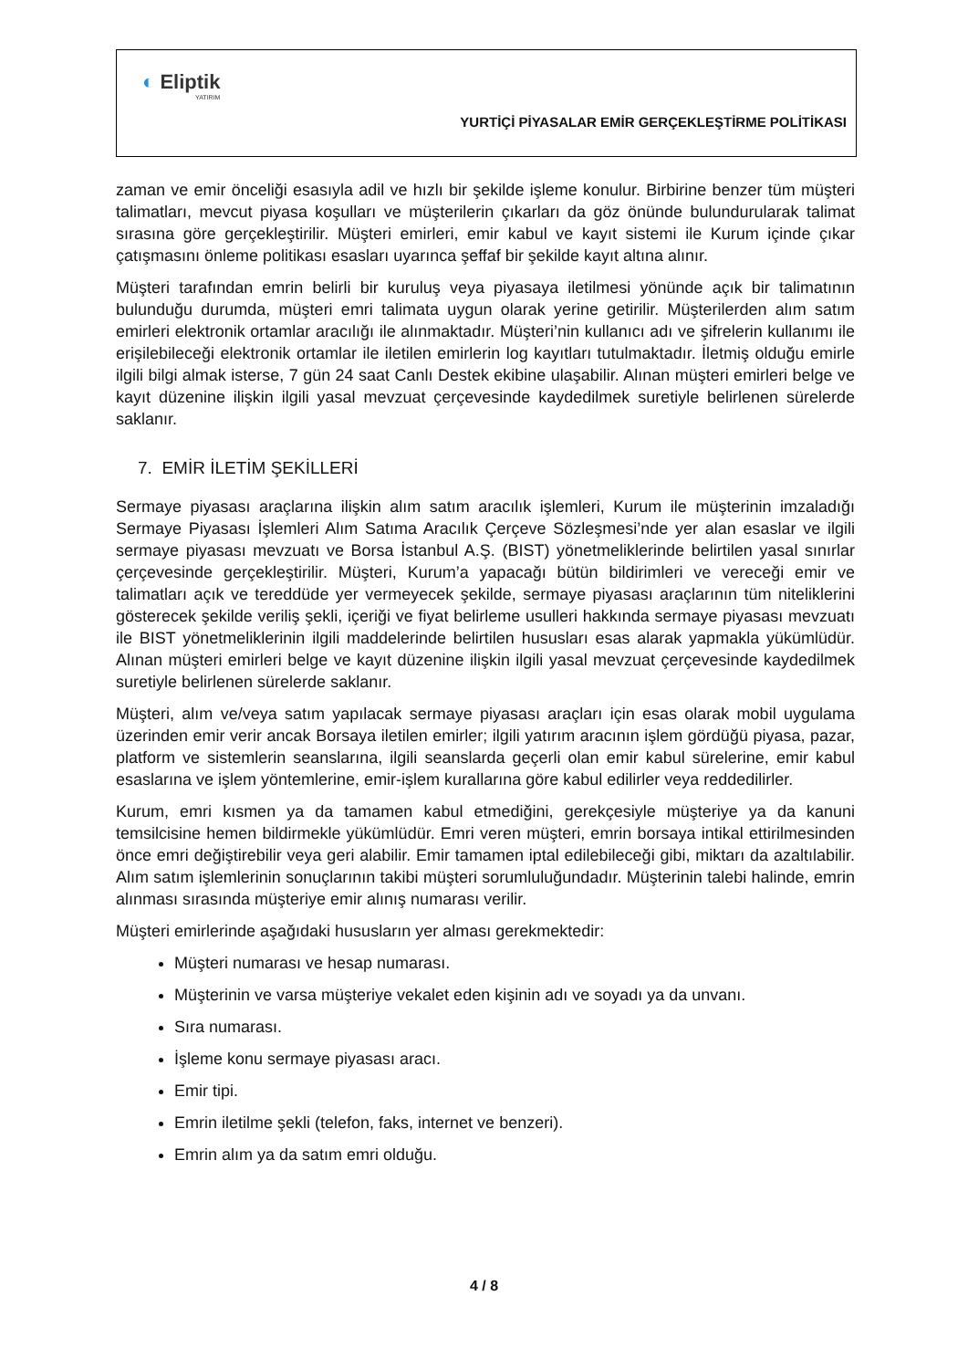◐ Eliptik
YATIRIM
YURTİÇİ PİYASALAR EMİR GERÇEKLEŞTİRME POLİTİKASI
zaman ve emir önceliği esasıyla adil ve hızlı bir şekilde işleme konulur. Birbirine benzer tüm müşteri talimatları, mevcut piyasa koşulları ve müşterilerin çıkarları da göz önünde bulundurularak talimat sırasına göre gerçekleştirilir. Müşteri emirleri, emir kabul ve kayıt sistemi ile Kurum içinde çıkar çatışmasını önleme politikası esasları uyarınca şeffaf bir şekilde kayıt altına alınır.
Müşteri tarafından emrin belirli bir kuruluş veya piyasaya iletilmesi yönünde açık bir talimatının bulunduğu durumda, müşteri emri talimata uygun olarak yerine getirilir. Müşterilerden alım satım emirleri elektronik ortamlar aracılığı ile alınmaktadır. Müşteri’nin kullanıcı adı ve şifrelerin kullanımı ile erişilebileceği elektronik ortamlar ile iletilen emirlerin log kayıtları tutulmaktadır. İletmiş olduğu emirle ilgili bilgi almak isterse, 7 gün 24 saat Canlı Destek ekibine ulaşabilir. Alınan müşteri emirleri belge ve kayıt düzenine ilişkin ilgili yasal mevzuat çerçevesinde kaydedilmek suretiyle belirlenen sürelerde saklanır.
7. EMİR İLETİM ŞEKİLLERİ
Sermaye piyasası araçlarına ilişkin alım satım aracılık işlemleri, Kurum ile müşterinin imzaladığı Sermaye Piyasası İşlemleri Alım Satıma Aracılık Çerçeve Sözleşmesi’nde yer alan esaslar ve ilgili sermaye piyasası mevzuatı ve Borsa İstanbul A.Ş. (BIST) yönetmeliklerinde belirtilen yasal sınırlar çerçevesinde gerçekleştirilir. Müşteri, Kurum’a yapacağı bütün bildirimleri ve vereceği emir ve talimatları açık ve tereddüde yer vermeyecek şekilde, sermaye piyasası araçlarının tüm niteliklerini gösterecek şekilde veriliş şekli, içeriği ve fiyat belirleme usulleri hakkında sermaye piyasası mevzuatı ile BIST yönetmeliklerinin ilgili maddelerinde belirtilen hususları esas alarak yapmakla yükümlüdür. Alınan müşteri emirleri belge ve kayıt düzenine ilişkin ilgili yasal mevzuat çerçevesinde kaydedilmek suretiyle belirlenen sürelerde saklanır.
Müşteri, alım ve/veya satım yapılacak sermaye piyasası araçları için esas olarak mobil uygulama üzerinden emir verir ancak Borsaya iletilen emirler; ilgili yatırım aracının işlem gördüğü piyasa, pazar, platform ve sistemlerin seanslarına, ilgili seanslarda geçerli olan emir kabul sürelerine, emir kabul esaslarına ve işlem yöntemlerine, emir-işlem kurallarına göre kabul edilirler veya reddedilirler.
Kurum, emri kısmen ya da tamamen kabul etmediğini, gerekçesiyle müşteriye ya da kanuni temsilcisine hemen bildirmekle yükümlüdür. Emri veren müşteri, emrin borsaya intikal ettirilmesinden önce emri değiştirebilir veya geri alabilir. Emir tamamen iptal edilebileceği gibi, miktarı da azaltılabilir. Alım satım işlemlerinin sonuçlarının takibi müşteri sorumluluğundadır. Müşterinin talebi halinde, emrin alınması sırasında müşteriye emir alınış numarası verilir.
Müşteri emirlerinde aşağıdaki hususların yer alması gerekmektedir:
Müşteri numarası ve hesap numarası.
Müşterinin ve varsa müşteriye vekalet eden kişinin adı ve soyadı ya da unvanı.
Sıra numarası.
İşleme konu sermaye piyasası aracı.
Emir tipi.
Emrin iletilme şekli (telefon, faks, internet ve benzeri).
Emrin alım ya da satım emri olduğu.
4 / 8